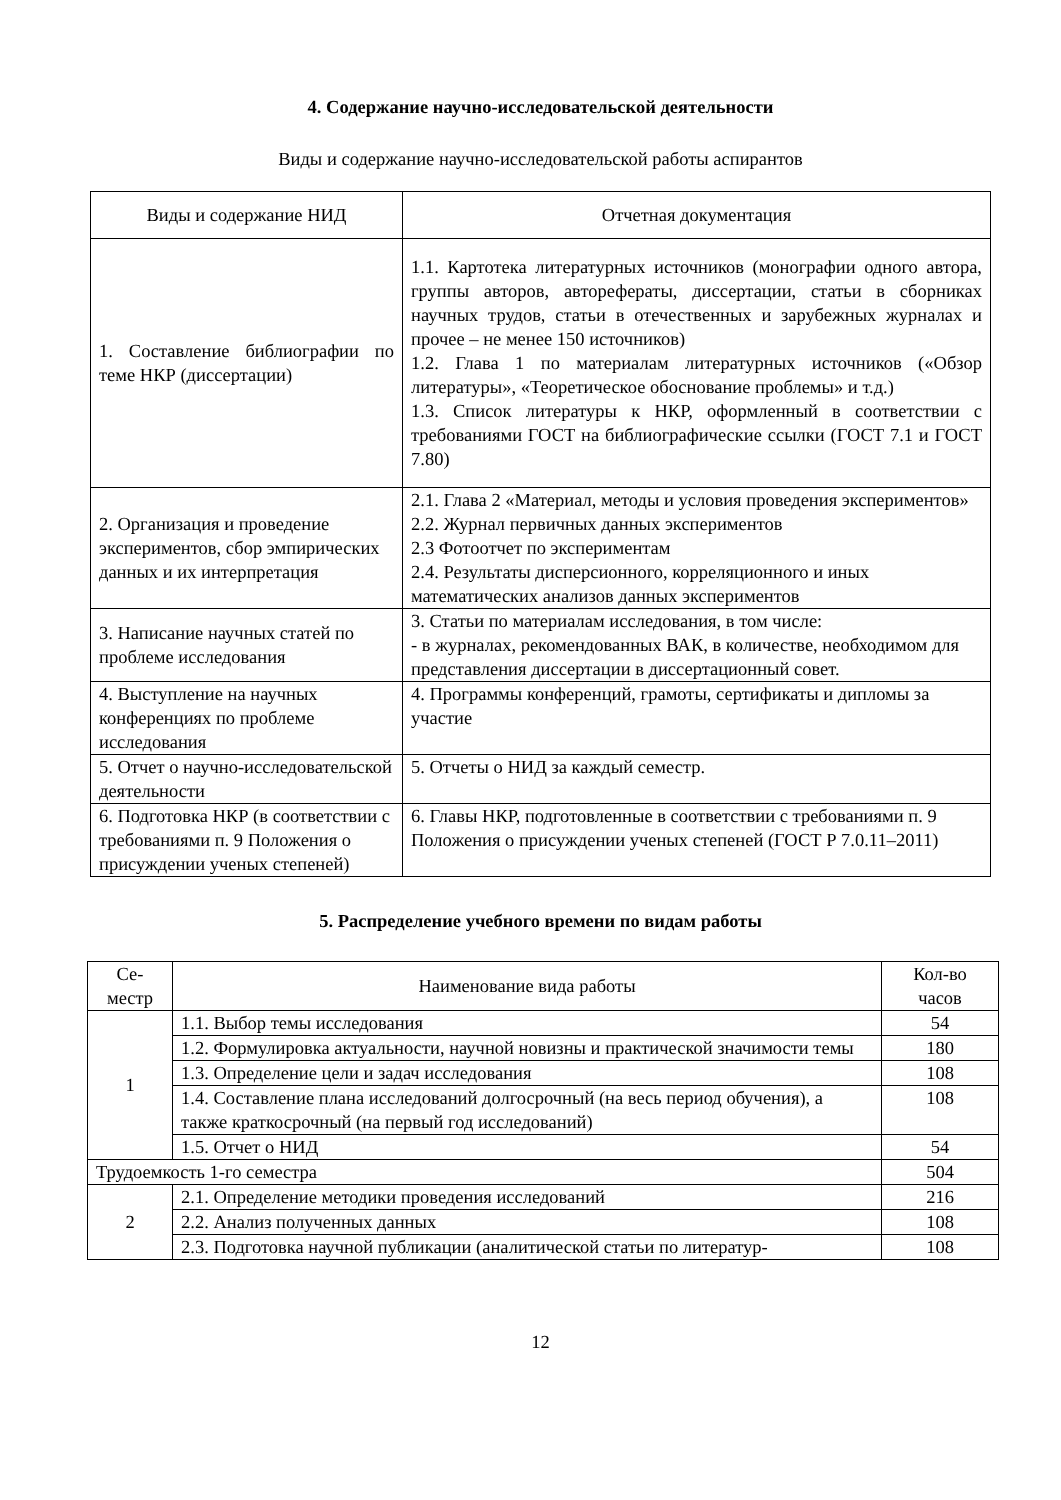4. Содержание научно-исследовательской деятельности
Виды и содержание научно-исследовательской работы аспирантов
| Виды и содержание НИД | Отчетная документация |
| --- | --- |
| 1. Составление библиографии по теме НКР (диссертации) | 1.1. Картотека литературных источников (монографии одного автора, группы авторов, авторефераты, диссертации, статьи в сборниках научных трудов, статьи в отечественных и зарубежных журналах и прочее – не менее 150 источников) 1.2. Глава 1 по материалам литературных источников («Обзор литературы», «Теоретическое обоснование проблемы» и т.д.) 1.3. Список литературы к НКР, оформленный в соответствии с требованиями ГОСТ на библиографические ссылки (ГОСТ 7.1 и ГОСТ 7.80) |
| 2. Организация и проведение экспериментов, сбор эмпирических данных и их интерпретация | 2.1. Глава 2 «Материал, методы и условия проведения экспериментов» 2.2. Журнал первичных данных экспериментов 2.3 Фотоотчет по экспериментам 2.4. Результаты дисперсионного, корреляционного и иных математических анализов данных экспериментов |
| 3. Написание научных статей по проблеме исследования | 3. Статьи по материалам исследования, в том числе: - в журналах, рекомендованных ВАК, в количестве, необходимом для представления диссертации в диссертационный совет. |
| 4. Выступление на научных конференциях по проблеме исследования | 4. Программы конференций, грамоты, сертификаты и дипломы за участие |
| 5. Отчет о научно-исследовательской деятельности | 5. Отчеты о НИД за каждый семестр. |
| 6. Подготовка НКР (в соответствии с требованиями п. 9 Положения о присуждении ученых степеней) | 6. Главы НКР, подготовленные в соответствии с требованиями п. 9 Положения о присуждении ученых степеней (ГОСТ Р 7.0.11–2011) |
5. Распределение учебного времени по видам работы
| Се- местр | Наименование вида работы | Кол-во часов |
| --- | --- | --- |
| 1 | 1.1. Выбор темы исследования | 54 |
| | 1.2. Формулировка актуальности, научной новизны и практической значимости темы | 180 |
| | 1.3. Определение цели и задач исследования | 108 |
| | 1.4. Составление плана исследований долгосрочный (на весь период обучения), а также краткосрочный (на первый год исследований) | 108 |
| | 1.5. Отчет о НИД | 54 |
| Трудоемкость 1-го семестра | | 504 |
| 2 | 2.1. Определение методики проведения исследований | 216 |
| | 2.2. Анализ полученных данных | 108 |
| | 2.3. Подготовка научной публикации (аналитической статьи по литератур- | 108 |
12